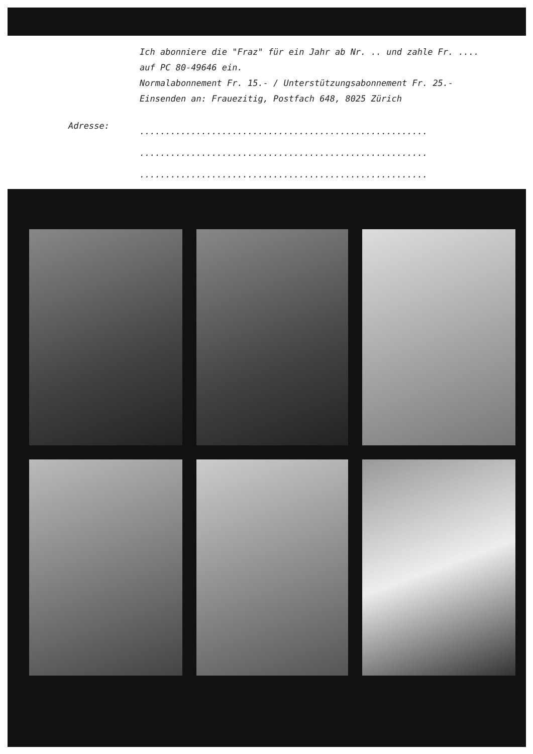Ich abonniere die "Fraz" für ein Jahr ab Nr. .. und zahle Fr. ....
auf PC 80-49646 ein.
Normalabonnement Fr. 15.- / Unterstützungsabonnement Fr. 25.-
Einsenden an: Frauezitig, Postfach 648, 8025 Zürich
Adresse:
........................................................
........................................................
........................................................